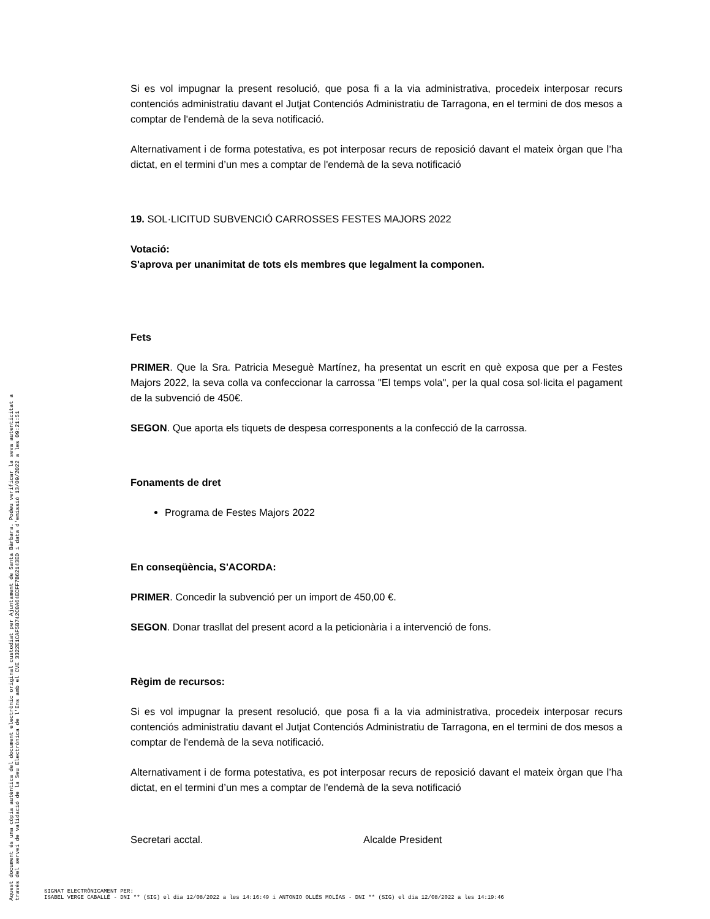Si es vol impugnar la present resolució, que posa fi a la via administrativa, procedeix interposar recurs contenciós administratiu davant el Jutjat Contenciós Administratiu de Tarragona, en el termini de dos mesos a comptar de l'endemà de la seva notificació.
Alternativament i de forma potestativa, es pot interposar recurs de reposició davant el mateix òrgan que l’ha dictat, en el termini d’un mes a comptar de l'endemà de la seva notificació
19. SOL·LICITUD SUBVENCIÓ CARROSSES FESTES MAJORS 2022
Votació:
S'aprova per unanimitat de tots els membres que legalment la componen.
Fets
PRIMER. Que la Sra. Patricia Meseguè Martínez, ha presentat un escrit en què exposa que per a Festes Majors 2022, la seva colla va confeccionar la carrossa "El temps vola", per la qual cosa sol·licita el pagament de la subvenció de 450€.
SEGON. Que aporta els tiquets de despesa corresponents a la confecció de la carrossa.
Fonaments de dret
Programa de Festes Majors 2022
En conseqüència, S'ACORDA:
PRIMER. Concedir la subvenció per un import de 450,00 €.
SEGON. Donar trasllat del present acord a la peticionària i a intervenció de fons.
Règim de recursos:
Si es vol impugnar la present resolució, que posa fi a la via administrativa, procedeix interposar recurs contenciós administratiu davant el Jutjat Contenciós Administratiu de Tarragona, en el termini de dos mesos a comptar de l'endemà de la seva notificació.
Alternativament i de forma potestativa, es pot interposar recurs de reposició davant el mateix òrgan que l’ha dictat, en el termini d’un mes a comptar de l'endemà de la seva notificació
Secretari acctal. Alcalde President
Aquest document és una còpia autèntica del document electrònic original custodiat per Ajuntament de Santa Bàrbara. Podeu verificar la seva autenticitat a
través del servei de validació de la Seu Electrònica de l'Ens amb el CVE 3322E1CAF5B742C0A64ECFF7B62143ED i data d'emissió 13/09/2022 a les 09:21:51
SIGNAT ELECTRÒNICAMENT PER:
ISABEL VERGE CABALLÉ - DNI ** (SIG) el dia 12/08/2022 a les 14:16:49 i ANTONIO OLLÉS MOLÍAS - DNI ** (SIG) el dia 12/08/2022 a les 14:19:46